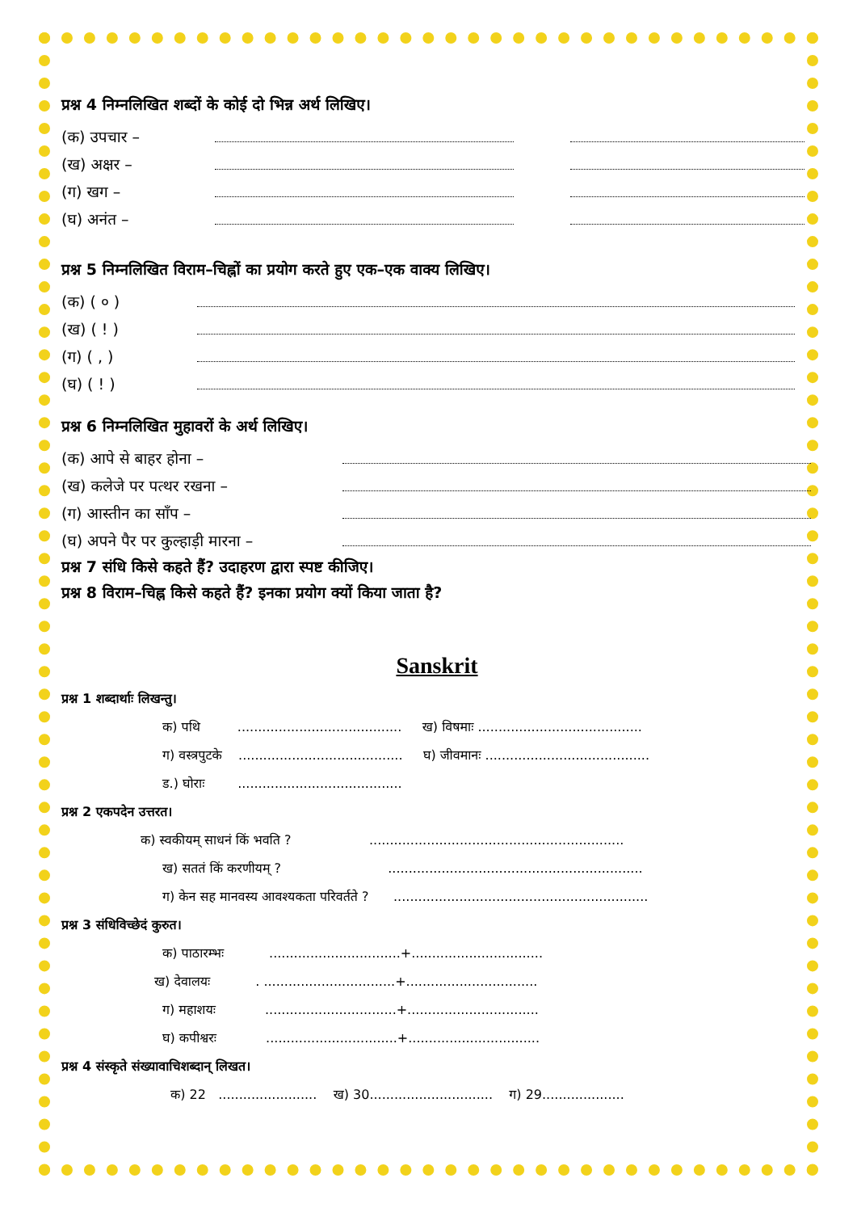प्रश्न 4 निम्नलिखित शब्दों के कोई दो भिन्न अर्थ लिखिए।
(क) उपचार –
(ख) अक्षर –
(ग) खग –
(घ) अनंत –
प्रश्न 5 निम्नलिखित विराम–चिह्नों का प्रयोग करते हुए एक–एक वाक्य लिखिए।
(क) ( ० )
(ख) ( ! )
(ग) ( , )
(घ) ( ! )
प्रश्न 6 निम्नलिखित मुहावरों के अर्थ लिखिए।
(क) आपे से बाहर होना –
(ख) कलेजे पर पत्थर रखना –
(ग) आस्तीन का साँप –
(घ) अपने पैर पर कुल्हाड़ी मारना –
प्रश्न 7 संधि किसे कहते हैं? उदाहरण द्वारा स्पष्ट कीजिए।
प्रश्न 8 विराम–चिह्न किसे कहते हैं? इनका प्रयोग क्यों किया जाता है?
Sanskrit
प्रश्न 1 शब्दार्थाः लिखन्तु।
क) पथि ........................................ ख) विषमाः ........................................
ग) वस्त्रपुटके ........................................ घ) जीवमानः ........................................
ड.) घोराः ........................................
प्रश्न 2 एकपदेन उत्तरत।
क) स्वकीयम् साधनं किं भवति ? ..............................................................
ख) सततं किं करणीयम् ? ..............................................................
ग) केन सह मानवस्य आवश्यकता परिवर्तते ? ..............................................................
प्रश्न 3 संधिविच्छेदं कुरुत।
क) पाठारम्भः ................................+................................
ख) देवालयः . ................................+................................
ग) महाशयः ................................+................................
घ) कपीश्वरः ................................+................................
प्रश्न 4 संस्कृते संख्यावाचिशब्दान् लिखत।
क) 22 ........................ ख) 30.............................. ग) 29....................